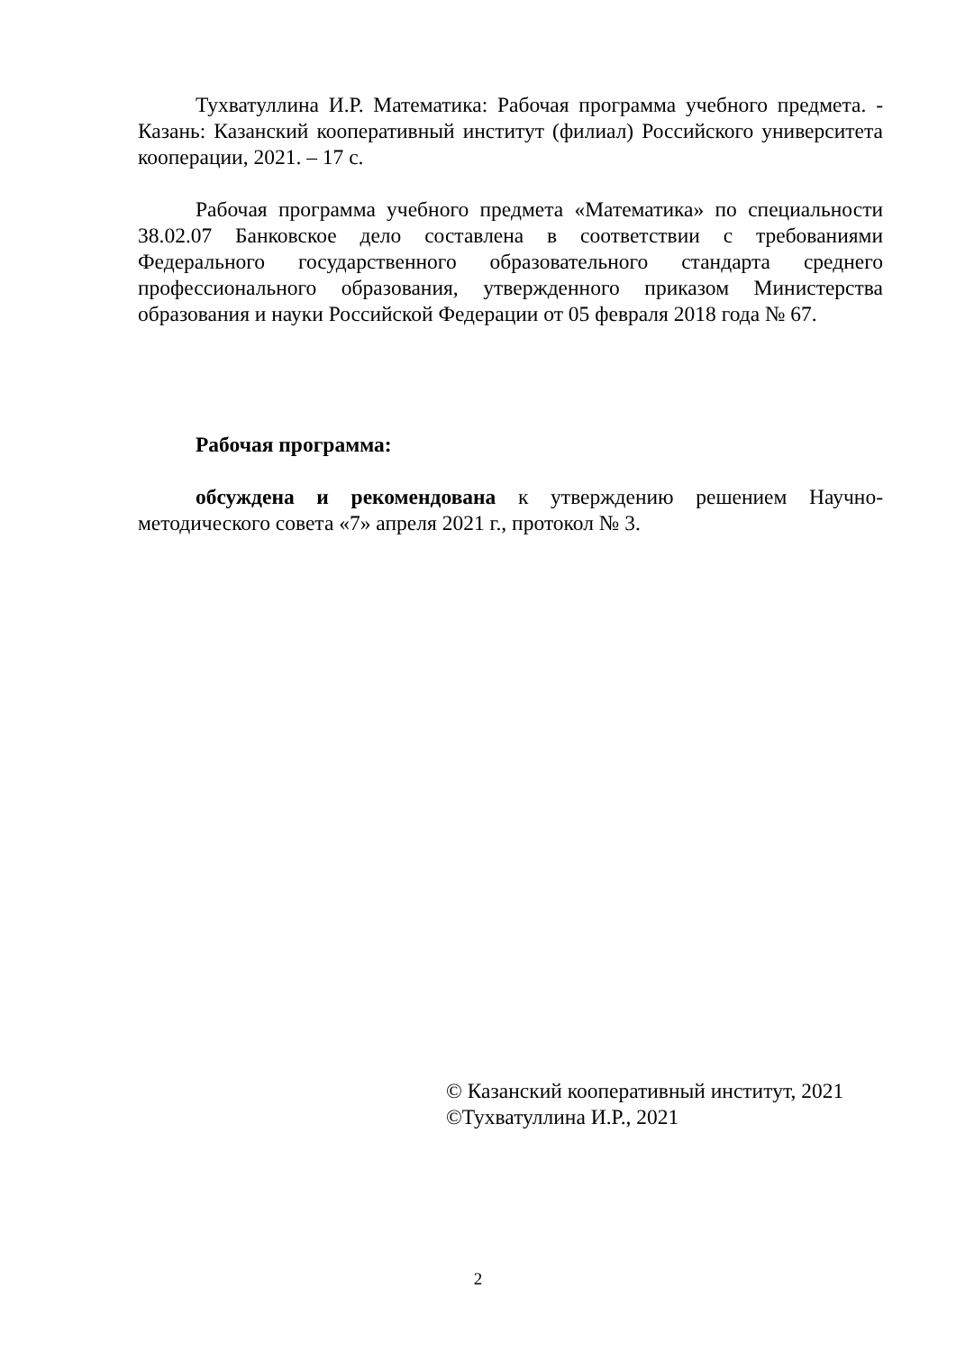Тухватуллина И.Р. Математика: Рабочая программа учебного предмета. - Казань: Казанский кооперативный институт (филиал) Российского университета кооперации, 2021. – 17 с.
Рабочая программа учебного предмета «Математика» по специальности 38.02.07 Банковское дело составлена в соответствии с требованиями Федерального государственного образовательного стандарта среднего профессионального образования, утвержденного приказом Министерства образования и науки Российской Федерации от 05 февраля 2018 года № 67.
Рабочая программа:
обсуждена и рекомендована к утверждению решением Научно-методического совета «7» апреля 2021 г., протокол № 3.
© Казанский кооперативный институт, 2021
©Тухватуллина И.Р., 2021
2